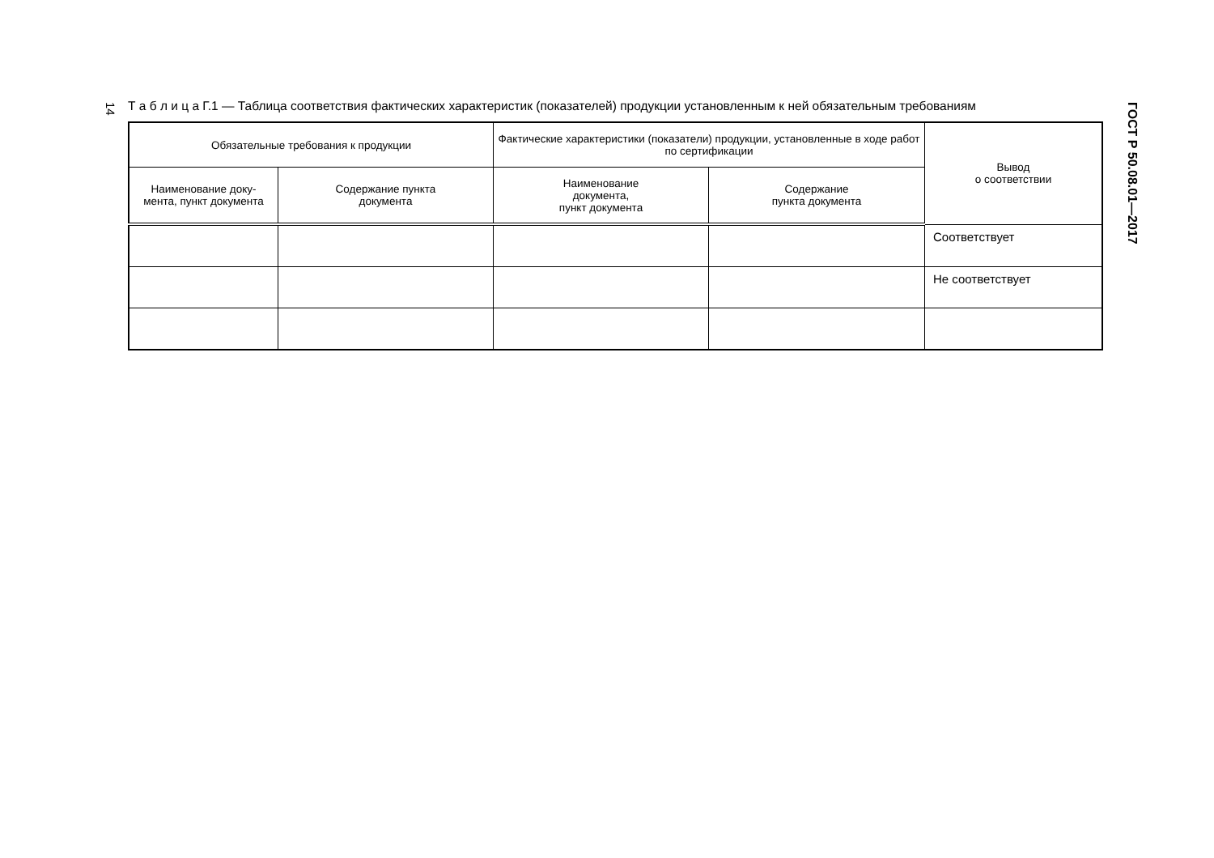14
Т а б л и ц а Г.1 — Таблица соответствия фактических характеристик (показателей) продукции установленным к ней обязательным требованиям
| Обязательные требования к продукции | | Фактические характеристики (показатели) продукции, установленные в ходе работ по сертификации | | Вывод о соответствии |
| --- | --- | --- | --- | --- |
| Наименование доку- мента, пункт документа | Содержание пункта документа | Наименование документа, пункт документа | Содержание пункта документа | |
| | | | | Соответствует |
| | | | | Не соответствует |
ГОСТ Р 50.08.01—2017